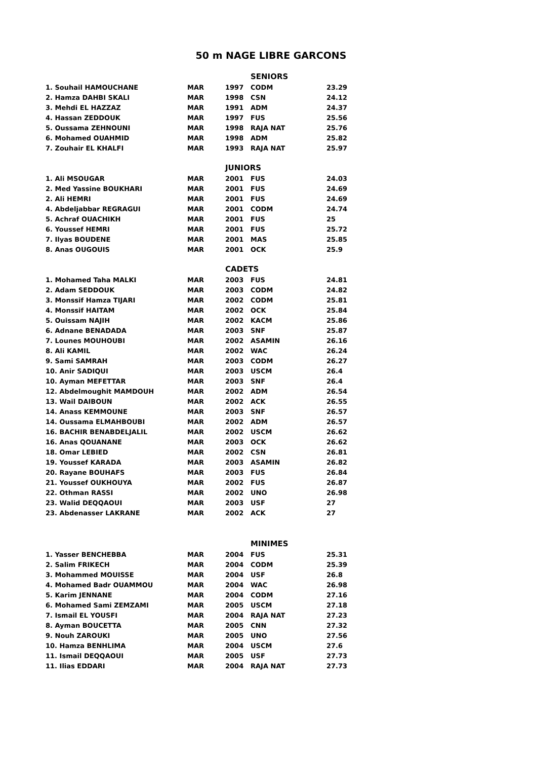50 m NAGE LIBRE GARCONS
| | | SENIORS | | |
| 1. Souhail HAMOUCHANE | MAR | 1997 | CODM | 23.29 |
| 2. Hamza DAHBI SKALI | MAR | 1998 | CSN | 24.12 |
| 3. Mehdi EL HAZZAZ | MAR | 1991 | ADM | 24.37 |
| 4. Hassan ZEDDOUK | MAR | 1997 | FUS | 25.56 |
| 5. Oussama ZEHNOUNI | MAR | 1998 | RAJA NAT | 25.76 |
| 6. Mohamed OUAHMID | MAR | 1998 | ADM | 25.82 |
| 7. Zouhair EL KHALFI | MAR | 1993 | RAJA NAT | 25.97 |
| | | JUNIORS | | |
| 1. Ali MSOUGAR | MAR | 2001 | FUS | 24.03 |
| 2. Med Yassine BOUKHARI | MAR | 2001 | FUS | 24.69 |
| 2. Ali HEMRI | MAR | 2001 | FUS | 24.69 |
| 4. Abdeljabbar REGRAGUI | MAR | 2001 | CODM | 24.74 |
| 5. Achraf OUACHIKH | MAR | 2001 | FUS | 25 |
| 6. Youssef HEMRI | MAR | 2001 | FUS | 25.72 |
| 7. Ilyas BOUDENE | MAR | 2001 | MAS | 25.85 |
| 8. Anas OUGOUIS | MAR | 2001 | OCK | 25.9 |
| | | CADETS | | |
| 1. Mohamed Taha MALKI | MAR | 2003 | FUS | 24.81 |
| 2. Adam SEDDOUK | MAR | 2003 | CODM | 24.82 |
| 3. Monssif Hamza TIJARI | MAR | 2002 | CODM | 25.81 |
| 4. Monssif HAITAM | MAR | 2002 | OCK | 25.84 |
| 5. Ouissam NAJIH | MAR | 2002 | KACM | 25.86 |
| 6. Adnane BENADADA | MAR | 2003 | SNF | 25.87 |
| 7. Lounes MOUHOUBI | MAR | 2002 | ASAMIN | 26.16 |
| 8. Ali KAMIL | MAR | 2002 | WAC | 26.24 |
| 9. Sami SAMRAH | MAR | 2003 | CODM | 26.27 |
| 10. Anir SADIQUI | MAR | 2003 | USCM | 26.4 |
| 10. Ayman MEFETTAR | MAR | 2003 | SNF | 26.4 |
| 12. Abdelmoughit MAMDOUH | MAR | 2002 | ADM | 26.54 |
| 13. Wail DAIBOUN | MAR | 2002 | ACK | 26.55 |
| 14. Anass KEMMOUNE | MAR | 2003 | SNF | 26.57 |
| 14. Oussama ELMAHBOUBI | MAR | 2002 | ADM | 26.57 |
| 16. BACHIR BENABDELJALIL | MAR | 2002 | USCM | 26.62 |
| 16. Anas QOUANANE | MAR | 2003 | OCK | 26.62 |
| 18. Omar LEBIED | MAR | 2002 | CSN | 26.81 |
| 19. Youssef KARADA | MAR | 2003 | ASAMIN | 26.82 |
| 20. Rayane BOUHAFS | MAR | 2003 | FUS | 26.84 |
| 21. Youssef OUKHOUYA | MAR | 2002 | FUS | 26.87 |
| 22. Othman RASSI | MAR | 2002 | UNO | 26.98 |
| 23. Walid DEQQAOUI | MAR | 2003 | USF | 27 |
| 23. Abdenasser LAKRANE | MAR | 2002 | ACK | 27 |
| | | MINIMES | | |
| 1. Yasser BENCHEBBA | MAR | 2004 | FUS | 25.31 |
| 2. Salim FRIKECH | MAR | 2004 | CODM | 25.39 |
| 3. Mohammed MOUISSE | MAR | 2004 | USF | 26.8 |
| 4. Mohamed Badr OUAMMOU | MAR | 2004 | WAC | 26.98 |
| 5. Karim JENNANE | MAR | 2004 | CODM | 27.16 |
| 6. Mohamed Sami ZEMZAMI | MAR | 2005 | USCM | 27.18 |
| 7. Ismail EL YOUSFI | MAR | 2004 | RAJA NAT | 27.23 |
| 8. Ayman BOUCETTA | MAR | 2005 | CNN | 27.32 |
| 9. Nouh ZAROUKI | MAR | 2005 | UNO | 27.56 |
| 10. Hamza BENHLIMA | MAR | 2004 | USCM | 27.6 |
| 11. Ismail DEQQAOUI | MAR | 2005 | USF | 27.73 |
| 11. Ilias EDDARI | MAR | 2004 | RAJA NAT | 27.73 |